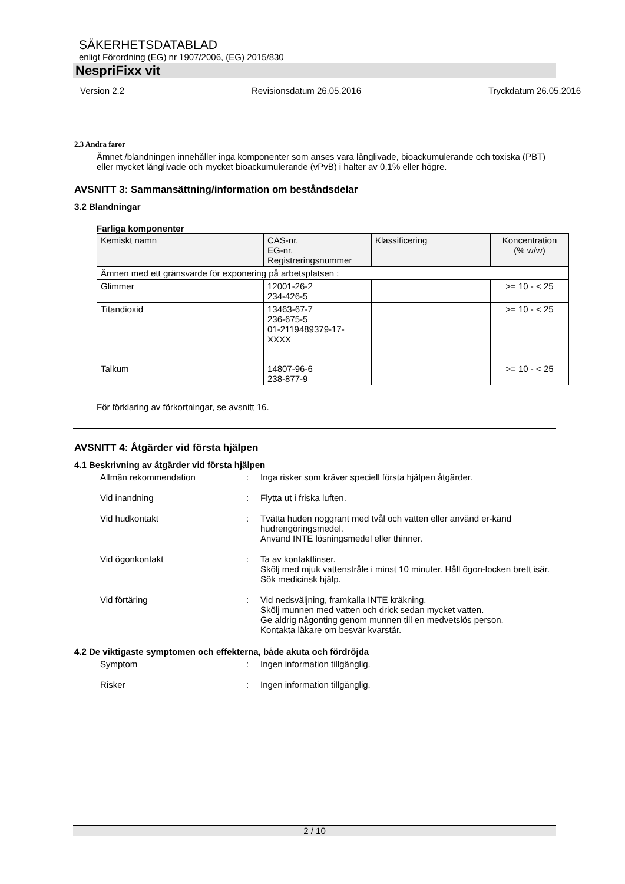SÄKERHETSDATABLAD
enligt Förordning (EG) nr 1907/2006, (EG) 2015/830
NespriFixx vit
Version 2.2 Revisionsdatum 26.05.2016 Tryckdatum 26.05.2016
2.3 Andra faror
Ämnet /blandningen innehåller inga komponenter som anses vara långlivade, bioackumulerande och toxiska (PBT) eller mycket långlivade och mycket bioackumulerande (vPvB) i halter av 0,1% eller högre.
AVSNITT 3: Sammansättning/information om beståndsdelar
3.2 Blandningar
Farliga komponenter
| Kemiskt namn | CAS-nr. EG-nr. Registreringsnummer | Klassificering | Koncentration (% w/w) |
| --- | --- | --- | --- |
| Ämnen med ett gränsvärde för exponering på arbetsplatsen : | | | |
| Glimmer | 12001-26-2 234-426-5 | | >= 10 - < 25 |
| Titandioxid | 13463-67-7 236-675-5 01-2119489379-17- XXXX | | >= 10 - < 25 |
| Talkum | 14807-96-6 238-877-9 | | >= 10 - < 25 |
För förklaring av förkortningar, se avsnitt 16.
AVSNITT 4: Åtgärder vid första hjälpen
4.1 Beskrivning av åtgärder vid första hjälpen
Allmän rekommendation: Inga risker som kräver speciell första hjälpen åtgärder. Vid inandning: Flytta ut i friska luften. Vid hudkontakt: Tvätta huden noggrant med tvål och vatten eller använd er-känd hudrengöringsmedel.
Använd INTE lösningsmedel eller thinner. Vid ögonkontakt: Ta av kontaktlinser.
Skölj med mjuk vattenstråle i minst 10 minuter. Håll ögon-locken brett isär.
Sök medicinsk hjälp. Vid förtäring: Vid nedsväljning, framkalla INTE kräkning.
Skölj munnen med vatten och drick sedan mycket vatten.
Ge aldrig någonting genom munnen till en medvetslös person.
Kontakta läkare om besvär kvarstår.
4.2 De viktigaste symptomen och effekterna, både akuta och fördröjda
Symptom: Ingen information tillgänglig. Risker: Ingen information tillgänglig.
2 / 10